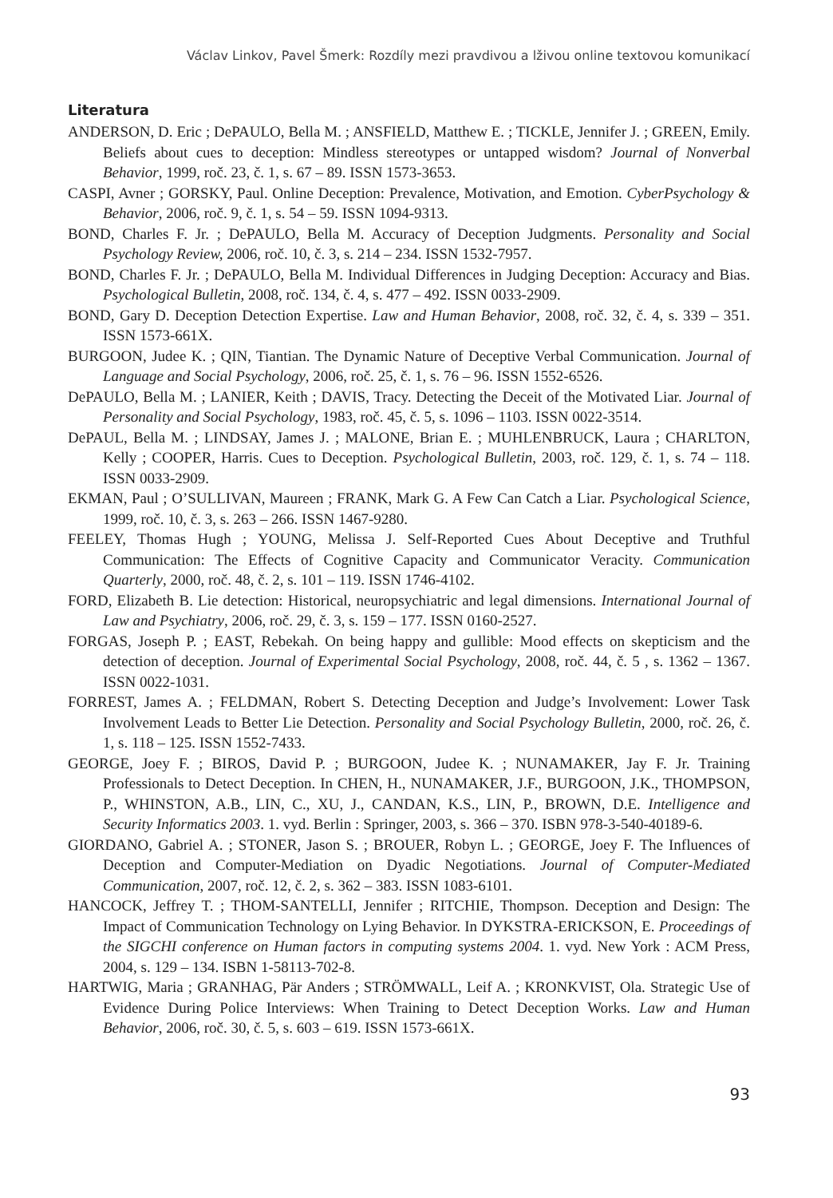Václav Linkov, Pavel Šmerk: Rozdíly mezi pravdivou a lživou online textovou komunikací
Literatura
ANDERSON, D. Eric ; DePAULO, Bella M. ; ANSFIELD, Matthew E. ; TICKLE, Jennifer J. ; GREEN, Emily. Beliefs about cues to deception: Mindless stereotypes or untapped wisdom? Journal of Nonverbal Behavior, 1999, roč. 23, č. 1, s. 67 – 89. ISSN 1573-3653.
CASPI, Avner ; GORSKY, Paul. Online Deception: Prevalence, Motivation, and Emotion. CyberPsychology & Behavior, 2006, roč. 9, č. 1, s. 54 – 59. ISSN 1094-9313.
BOND, Charles F. Jr. ; DePAULO, Bella M. Accuracy of Deception Judgments. Personality and Social Psychology Review, 2006, roč. 10, č. 3, s. 214 – 234. ISSN 1532-7957.
BOND, Charles F. Jr. ; DePAULO, Bella M. Individual Differences in Judging Deception: Accuracy and Bias. Psychological Bulletin, 2008, roč. 134, č. 4, s. 477 – 492. ISSN 0033-2909.
BOND, Gary D. Deception Detection Expertise. Law and Human Behavior, 2008, roč. 32, č. 4, s. 339 – 351. ISSN 1573-661X.
BURGOON, Judee K. ; QIN, Tiantian. The Dynamic Nature of Deceptive Verbal Communication. Journal of Language and Social Psychology, 2006, roč. 25, č. 1, s. 76 – 96. ISSN 1552-6526.
DePAULO, Bella M. ; LANIER, Keith ; DAVIS, Tracy. Detecting the Deceit of the Motivated Liar. Journal of Personality and Social Psychology, 1983, roč. 45, č. 5, s. 1096 – 1103. ISSN 0022-3514.
DePAUL, Bella M. ; LINDSAY, James J. ; MALONE, Brian E. ; MUHLENBRUCK, Laura ; CHARLTON, Kelly ; COOPER, Harris. Cues to Deception. Psychological Bulletin, 2003, roč. 129, č. 1, s. 74 – 118. ISSN 0033-2909.
EKMAN, Paul ; O’SULLIVAN, Maureen ; FRANK, Mark G. A Few Can Catch a Liar. Psychological Science, 1999, roč. 10, č. 3, s. 263 – 266. ISSN 1467-9280.
FEELEY, Thomas Hugh ; YOUNG, Melissa J. Self-Reported Cues About Deceptive and Truthful Communication: The Effects of Cognitive Capacity and Communicator Veracity. Communication Quarterly, 2000, roč. 48, č. 2, s. 101 – 119. ISSN 1746-4102.
FORD, Elizabeth B. Lie detection: Historical, neuropsychiatric and legal dimensions. International Journal of Law and Psychiatry, 2006, roč. 29, č. 3, s. 159 – 177. ISSN 0160-2527.
FORGAS, Joseph P. ; EAST, Rebekah. On being happy and gullible: Mood effects on skepticism and the detection of deception. Journal of Experimental Social Psychology, 2008, roč. 44, č. 5 , s. 1362 – 1367. ISSN 0022-1031.
FORREST, James A. ; FELDMAN, Robert S. Detecting Deception and Judge’s Involvement: Lower Task Involvement Leads to Better Lie Detection. Personality and Social Psychology Bulletin, 2000, roč. 26, č. 1, s. 118 – 125. ISSN 1552-7433.
GEORGE, Joey F. ; BIROS, David P. ; BURGOON, Judee K. ; NUNAMAKER, Jay F. Jr. Training Professionals to Detect Deception. In CHEN, H., NUNAMAKER, J.F., BURGOON, J.K., THOMPSON, P., WHINSTON, A.B., LIN, C., XU, J., CANDAN, K.S., LIN, P., BROWN, D.E. Intelligence and Security Informatics 2003. 1. vyd. Berlin : Springer, 2003, s. 366 – 370. ISBN 978-3-540-40189-6.
GIORDANO, Gabriel A. ; STONER, Jason S. ; BROUER, Robyn L. ; GEORGE, Joey F. The Influences of Deception and Computer-Mediation on Dyadic Negotiations. Journal of Computer-Mediated Communication, 2007, roč. 12, č. 2, s. 362 – 383. ISSN 1083-6101.
HANCOCK, Jeffrey T. ; THOM-SANTELLI, Jennifer ; RITCHIE, Thompson. Deception and Design: The Impact of Communication Technology on Lying Behavior. In DYKSTRA-ERICKSON, E. Proceedings of the SIGCHI conference on Human factors in computing systems 2004. 1. vyd. New York : ACM Press, 2004, s. 129 – 134. ISBN 1-58113-702-8.
HARTWIG, Maria ; GRANHAG, Pär Anders ; STRÖMWALL, Leif A. ; KRONKVIST, Ola. Strategic Use of Evidence During Police Interviews: When Training to Detect Deception Works. Law and Human Behavior, 2006, roč. 30, č. 5, s. 603 – 619. ISSN 1573-661X.
93